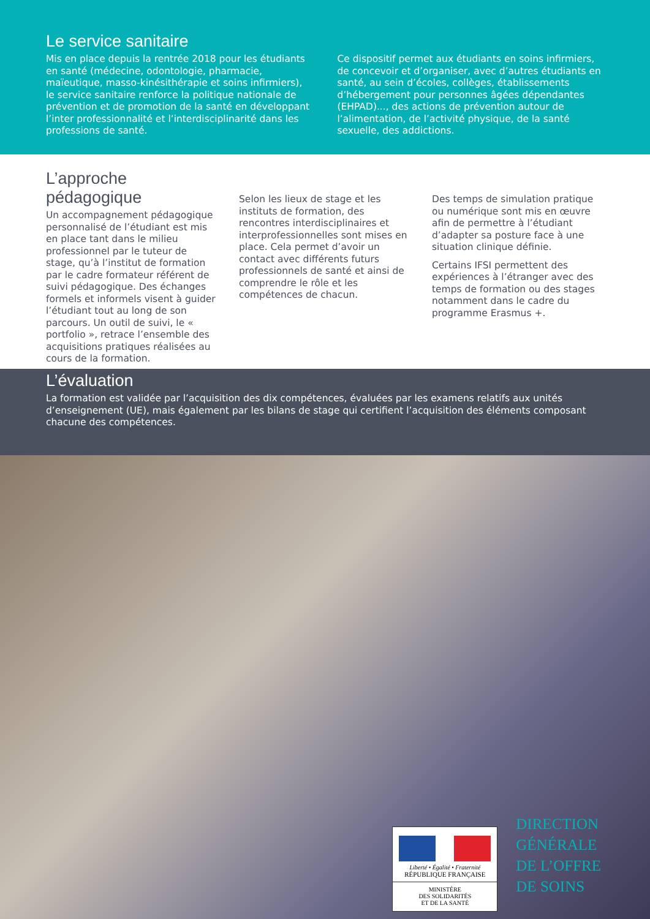Le service sanitaire
Mis en place depuis la rentrée 2018 pour les étudiants en santé (médecine, odontologie, pharmacie, maïeutique, masso-kinésithérapie et soins infirmiers), le service sanitaire renforce la politique nationale de prévention et de promotion de la santé en développant l’inter professionnalité et l’interdisciplinarité dans les professions de santé.
Ce dispositif permet aux étudiants en soins infirmiers, de concevoir et d’organiser, avec d’autres étudiants en santé, au sein d’écoles, collèges, établissements d’hébergement pour personnes âgées dépendantes (EHPAD)..., des actions de prévention autour de l’alimentation, de l’activité physique, de la santé sexuelle, des addictions.
L’approche pédagogique
Un accompagnement pédagogique personnalisé de l’étudiant est mis en place tant dans le milieu professionnel par le tuteur de stage, qu’à l’institut de formation par le cadre formateur référent de suivi pédagogique. Des échanges formels et informels visent à guider l’étudiant tout au long de son parcours. Un outil de suivi, le « portfolio », retrace l’ensemble des acquisitions pratiques réalisées au cours de la formation.
Selon les lieux de stage et les instituts de formation, des rencontres interdisciplinaires et interprofessionnelles sont mises en place. Cela permet d’avoir un contact avec différents futurs professionnels de santé et ainsi de comprendre le rôle et les compétences de chacun.
Des temps de simulation pratique ou numérique sont mis en œuvre afin de permettre à l’étudiant d’adapter sa posture face à une situation clinique définie.
Certains IFSI permettent des expériences à l’étranger avec des temps de formation ou des stages notamment dans le cadre du programme Erasmus +.
L’évaluation
La formation est validée par l’acquisition des dix compétences, évaluées par les examens relatifs aux unités d’enseignement (UE), mais également par les bilans de stage qui certifient l’acquisition des éléments composant chacune des compétences.
Liberté • Égalité • Fraternité
RÉPUBLIQUE FRANÇAISE
MINISTÈRE
DES SOLIDARITÉS
ET DE LA SANTÉ
DIRECTION
GÉNÉRALE
DE L’OFFRE
DE SOINS